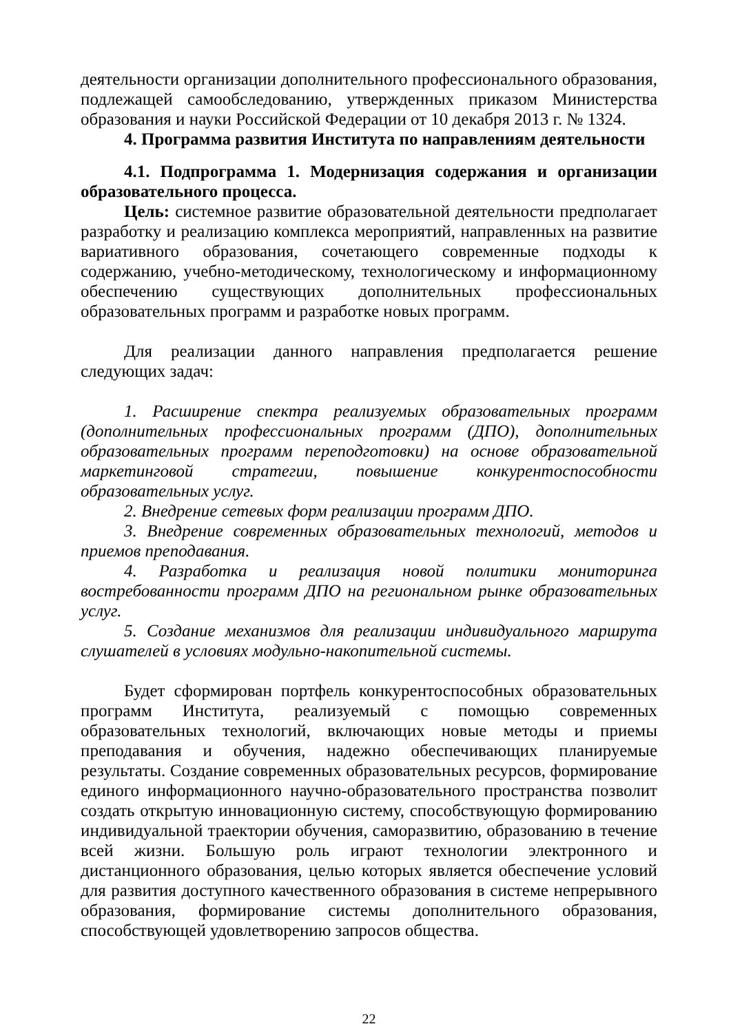деятельности организации дополнительного профессионального образования, подлежащей самообследованию, утвержденных приказом Министерства образования и науки Российской Федерации от 10 декабря 2013 г. № 1324.
4. Программа развития Института по направлениям деятельности
4.1. Подпрограмма 1. Модернизация содержания и организации образовательного процесса.
Цель: системное развитие образовательной деятельности предполагает разработку и реализацию комплекса мероприятий, направленных на развитие вариативного образования, сочетающего современные подходы к содержанию, учебно-методическому, технологическому и информационному обеспечению существующих дополнительных профессиональных образовательных программ и разработке новых программ.
Для реализации данного направления предполагается решение следующих задач:
1. Расширение спектра реализуемых образовательных программ (дополнительных профессиональных программ (ДПО), дополнительных образовательных программ переподготовки) на основе образовательной маркетинговой стратегии, повышение конкурентоспособности образовательных услуг.
2. Внедрение сетевых форм реализации программ ДПО.
3. Внедрение современных образовательных технологий, методов и приемов преподавания.
4. Разработка и реализация новой политики мониторинга востребованности программ ДПО на региональном рынке образовательных услуг.
5. Создание механизмов для реализации индивидуального маршрута слушателей в условиях модульно-накопительной системы.
Будет сформирован портфель конкурентоспособных образовательных программ Института, реализуемый с помощью современных образовательных технологий, включающих новые методы и приемы преподавания и обучения, надежно обеспечивающих планируемые результаты. Создание современных образовательных ресурсов, формирование единого информационного научно-образовательного пространства позволит создать открытую инновационную систему, способствующую формированию индивидуальной траектории обучения, саморазвитию, образованию в течение всей жизни. Большую роль играют технологии электронного и дистанционного образования, целью которых является обеспечение условий для развития доступного качественного образования в системе непрерывного образования, формирование системы дополнительного образования, способствующей удовлетворению запросов общества.
22